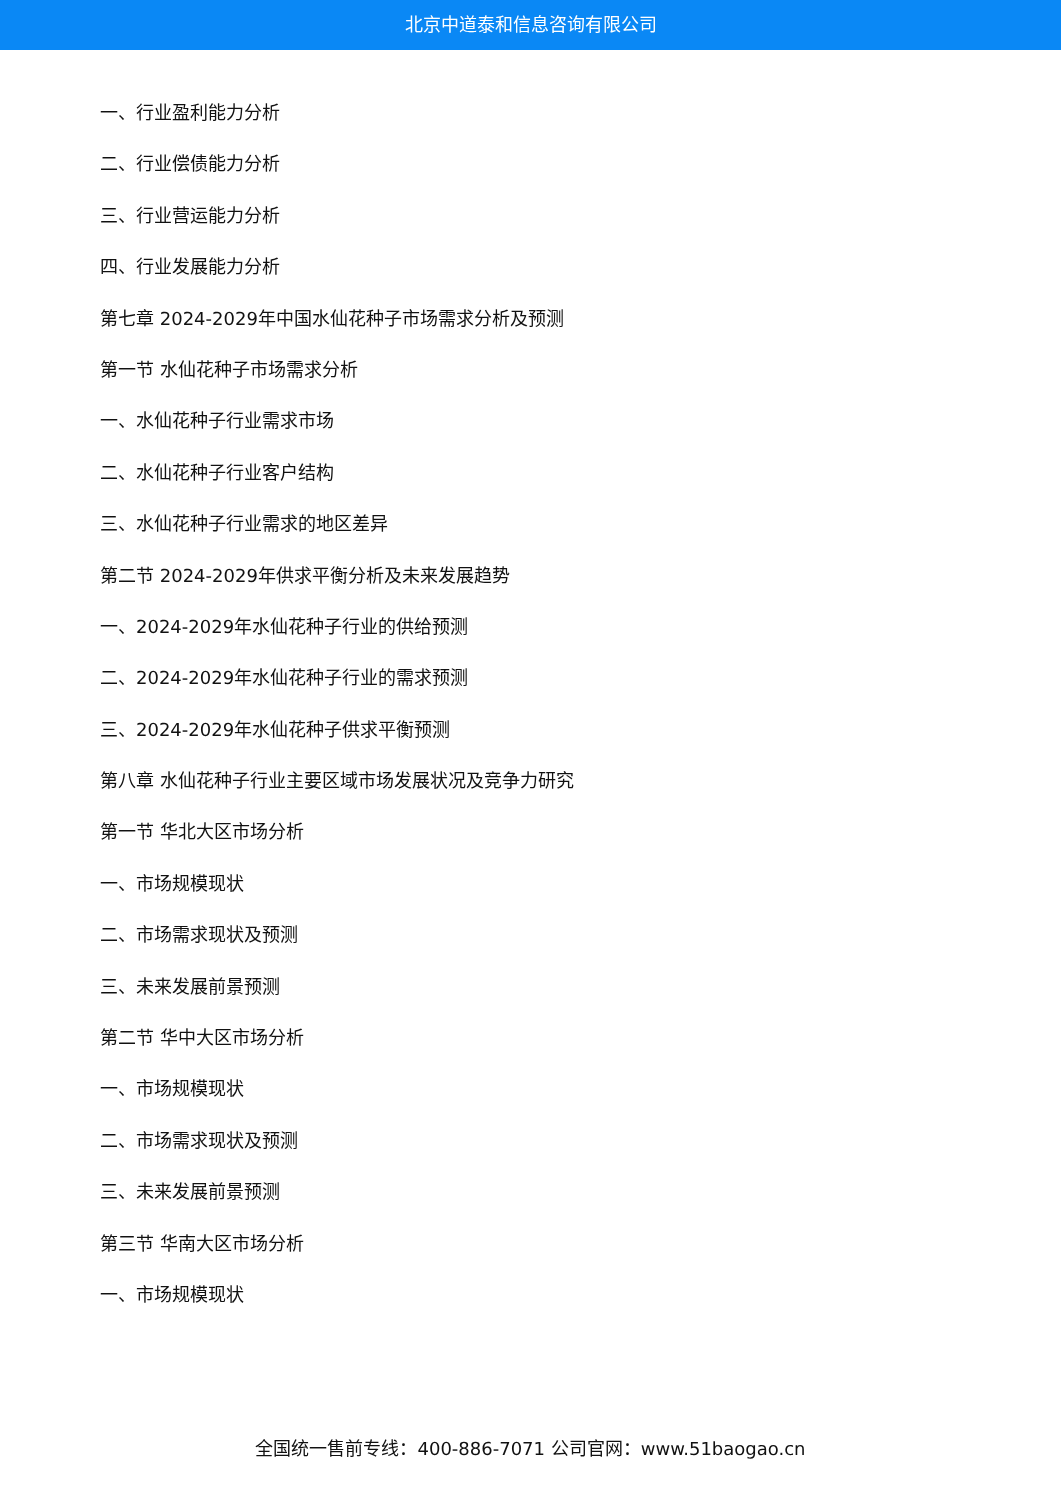北京中道泰和信息咨询有限公司
一、行业盈利能力分析
二、行业偿债能力分析
三、行业营运能力分析
四、行业发展能力分析
第七章 2024-2029年中国水仙花种子市场需求分析及预测
第一节 水仙花种子市场需求分析
一、水仙花种子行业需求市场
二、水仙花种子行业客户结构
三、水仙花种子行业需求的地区差异
第二节 2024-2029年供求平衡分析及未来发展趋势
一、2024-2029年水仙花种子行业的供给预测
二、2024-2029年水仙花种子行业的需求预测
三、2024-2029年水仙花种子供求平衡预测
第八章 水仙花种子行业主要区域市场发展状况及竞争力研究
第一节 华北大区市场分析
一、市场规模现状
二、市场需求现状及预测
三、未来发展前景预测
第二节 华中大区市场分析
一、市场规模现状
二、市场需求现状及预测
三、未来发展前景预测
第三节 华南大区市场分析
一、市场规模现状
全国统一售前专线：400-886-7071 公司官网：www.51baogao.cn